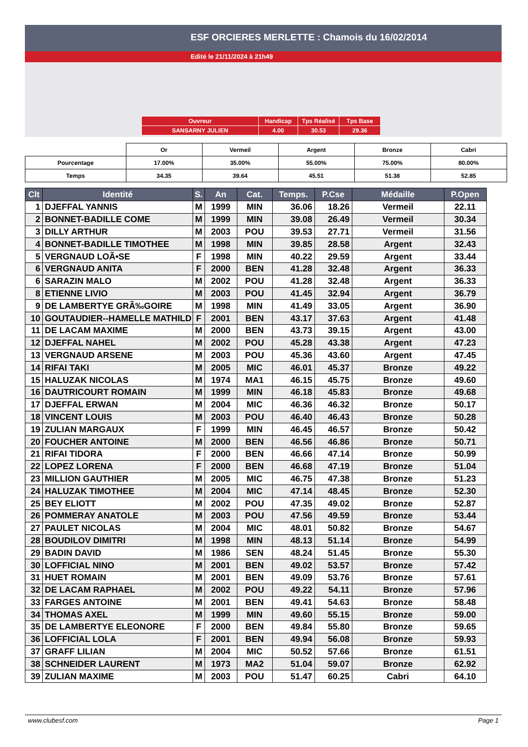ESF ORCIERES MERLETTE : Chamois du 16/02/2014
Edité le 21/11/2024 à 21h49
| Ouvreur | Handicap | Tps Réalisé | Tps Base |
| SANSARNY JULIEN | 4.00 | 30.53 | 29.36 |
| | Or | Vermeil | Argent | Bronze | Cabri |
| Pourcentage | 17.00% | 35.00% | 55.00% | 75.00% | 80.00% |
| Temps | 34.35 | 39.64 | 45.51 | 51.38 | 52.85 |
| Clt | Identité | S. | An | Cat. | Temps. | P.Cse | Médaille | P.Open |
| --- | --- | --- | --- | --- | --- | --- | --- | --- |
| 1 | DJEFFAL YANNIS | M | 1999 | MIN | 36.06 | 18.26 | Vermeil | 22.11 |
| 2 | BONNET-BADILLE COME | M | 1999 | MIN | 39.08 | 26.49 | Vermeil | 30.34 |
| 3 | DILLY ARTHUR | M | 2003 | POU | 39.53 | 27.71 | Vermeil | 31.56 |
| 4 | BONNET-BADILLE TIMOTHEE | M | 1998 | MIN | 39.85 | 28.58 | Argent | 32.43 |
| 5 | VERGNAUD LOÃ•SE | F | 1998 | MIN | 40.22 | 29.59 | Argent | 33.44 |
| 6 | VERGNAUD ANITA | F | 2000 | BEN | 41.28 | 32.48 | Argent | 36.33 |
| 6 | SARAZIN MALO | M | 2002 | POU | 41.28 | 32.48 | Argent | 36.33 |
| 8 | ETIENNE LIVIO | M | 2003 | POU | 41.45 | 32.94 | Argent | 36.79 |
| 9 | DE LAMBERTYE GRÃ‰GOIRE | M | 1998 | MIN | 41.49 | 33.05 | Argent | 36.90 |
| 10 | GOUTAUDIER--HAMELLE MATHILD | F | 2001 | BEN | 43.17 | 37.63 | Argent | 41.48 |
| 11 | DE LACAM MAXIME | M | 2000 | BEN | 43.73 | 39.15 | Argent | 43.00 |
| 12 | DJEFFAL NAHEL | M | 2002 | POU | 45.28 | 43.38 | Argent | 47.23 |
| 13 | VERGNAUD ARSENE | M | 2003 | POU | 45.36 | 43.60 | Argent | 47.45 |
| 14 | RIFAI TAKI | M | 2005 | MIC | 46.01 | 45.37 | Bronze | 49.22 |
| 15 | HALUZAK NICOLAS | M | 1974 | MA1 | 46.15 | 45.75 | Bronze | 49.60 |
| 16 | DAUTRICOURT ROMAIN | M | 1999 | MIN | 46.18 | 45.83 | Bronze | 49.68 |
| 17 | DJEFFAL ERWAN | M | 2004 | MIC | 46.36 | 46.32 | Bronze | 50.17 |
| 18 | VINCENT LOUIS | M | 2003 | POU | 46.40 | 46.43 | Bronze | 50.28 |
| 19 | ZULIAN MARGAUX | F | 1999 | MIN | 46.45 | 46.57 | Bronze | 50.42 |
| 20 | FOUCHER ANTOINE | M | 2000 | BEN | 46.56 | 46.86 | Bronze | 50.71 |
| 21 | RIFAI TIDORA | F | 2000 | BEN | 46.66 | 47.14 | Bronze | 50.99 |
| 22 | LOPEZ LORENA | F | 2000 | BEN | 46.68 | 47.19 | Bronze | 51.04 |
| 23 | MILLION GAUTHIER | M | 2005 | MIC | 46.75 | 47.38 | Bronze | 51.23 |
| 24 | HALUZAK TIMOTHEE | M | 2004 | MIC | 47.14 | 48.45 | Bronze | 52.30 |
| 25 | BEY ELIOTT | M | 2002 | POU | 47.35 | 49.02 | Bronze | 52.87 |
| 26 | POMMERAY ANATOLE | M | 2003 | POU | 47.56 | 49.59 | Bronze | 53.44 |
| 27 | PAULET NICOLAS | M | 2004 | MIC | 48.01 | 50.82 | Bronze | 54.67 |
| 28 | BOUDILOV DIMITRI | M | 1998 | MIN | 48.13 | 51.14 | Bronze | 54.99 |
| 29 | BADIN DAVID | M | 1986 | SEN | 48.24 | 51.45 | Bronze | 55.30 |
| 30 | LOFFICIAL NINO | M | 2001 | BEN | 49.02 | 53.57 | Bronze | 57.42 |
| 31 | HUET ROMAIN | M | 2001 | BEN | 49.09 | 53.76 | Bronze | 57.61 |
| 32 | DE LACAM RAPHAEL | M | 2002 | POU | 49.22 | 54.11 | Bronze | 57.96 |
| 33 | FARGES ANTOINE | M | 2001 | BEN | 49.41 | 54.63 | Bronze | 58.48 |
| 34 | THOMAS AXEL | M | 1999 | MIN | 49.60 | 55.15 | Bronze | 59.00 |
| 35 | DE LAMBERTYE ELEONORE | F | 2000 | BEN | 49.84 | 55.80 | Bronze | 59.65 |
| 36 | LOFFICIAL LOLA | F | 2001 | BEN | 49.94 | 56.08 | Bronze | 59.93 |
| 37 | GRAFF LILIAN | M | 2004 | MIC | 50.52 | 57.66 | Bronze | 61.51 |
| 38 | SCHNEIDER LAURENT | M | 1973 | MA2 | 51.04 | 59.07 | Bronze | 62.92 |
| 39 | ZULIAN MAXIME | M | 2003 | POU | 51.47 | 60.25 | Cabri | 64.10 |
www.clubesf.com Page 1